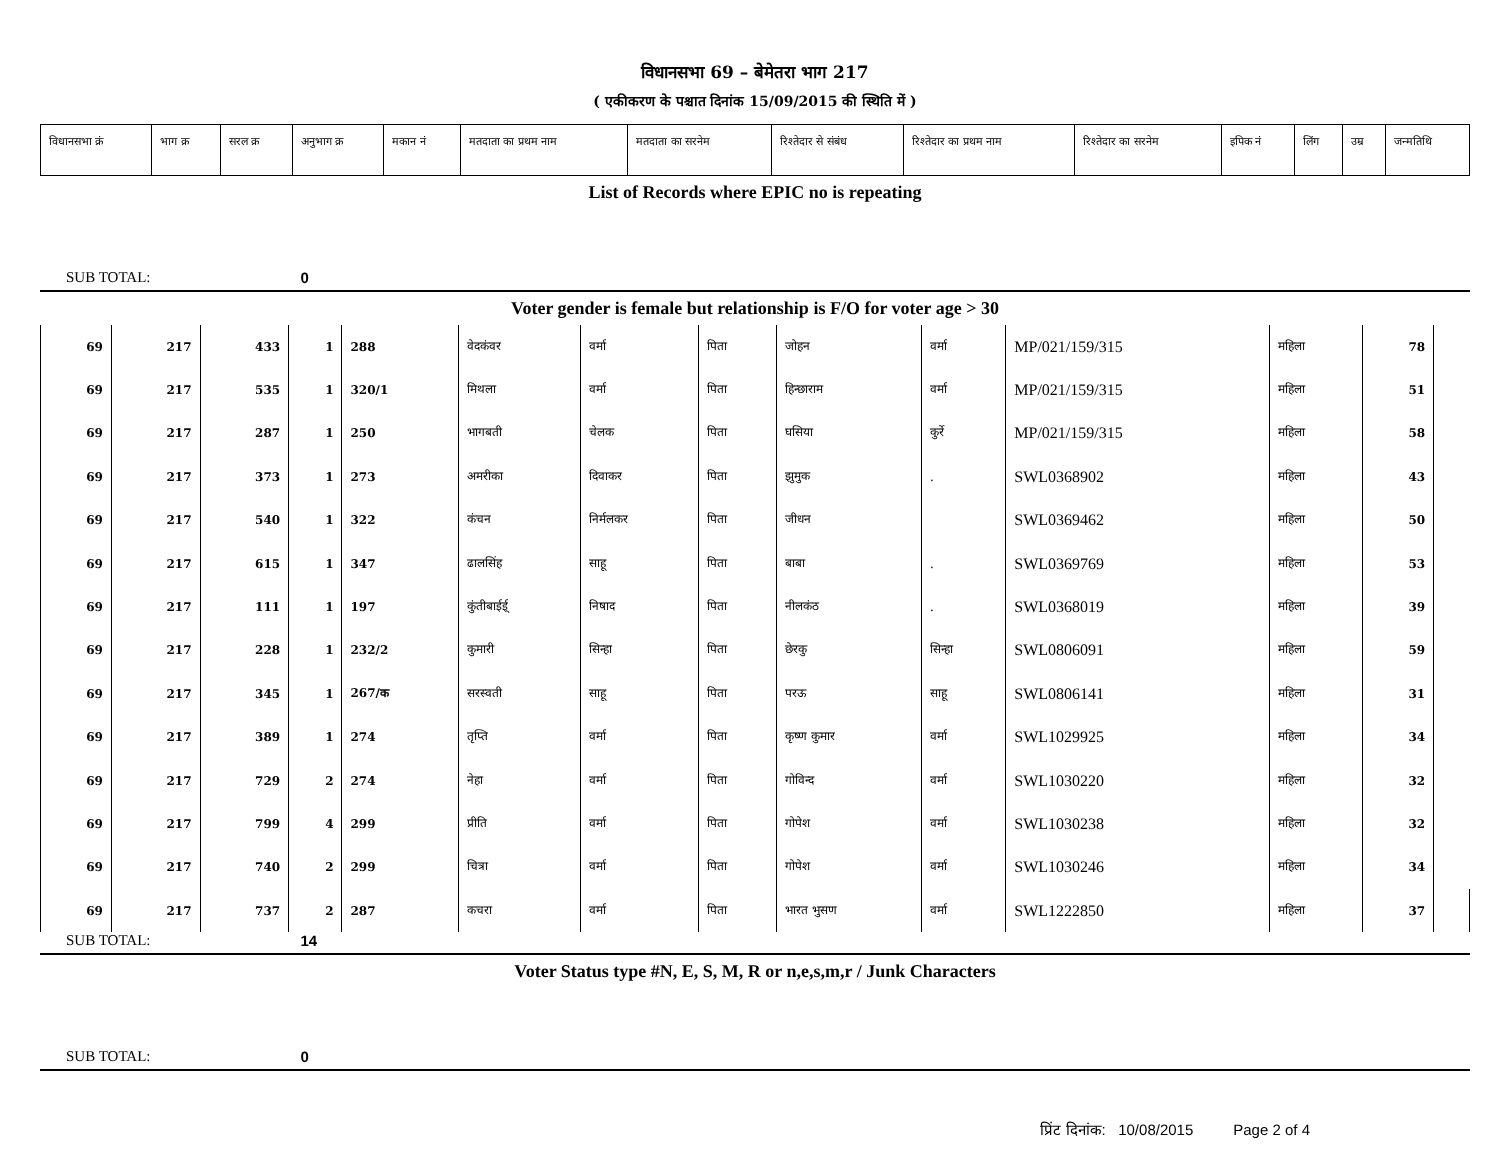विधानसभा 69 – बेमेतरा भाग 217
( एकीकरण के पश्चात दिनांक 15/09/2015 की स्थिति में )
| विधानसभा क्रं | भाग क्र | सरल क्र | अनुभाग क्र | मकान नं | मतदाता का प्रथम नाम | मतदाता का सरनेम | रिश्तेदार से संबंध | रिश्तेदार का प्रथम नाम | रिश्तेदार का सरनेम | इपिक नं | लिंग | उम्र | जन्मतिथि |
List of Records where EPIC no is repeating
SUB TOTAL: 0
Voter gender is female but relationship is F/O for voter age > 30
| 69 | 217 | 433 | 1 | 288 | वेदकंवर | वर्मा | पिता | जोहन | वर्मा | MP/021/159/315 | महिला | 78 | |
| 69 | 217 | 535 | 1 | 320/1 | मिथला | वर्मा | पिता | हिन्छाराम | वर्मा | MP/021/159/315 | महिला | 51 | |
| 69 | 217 | 287 | 1 | 250 | भागबती | चेलक | पिता | घसिया | कुर्रे | MP/021/159/315 | महिला | 58 | |
| 69 | 217 | 373 | 1 | 273 | अमरीका | दिवाकर | पिता | झुमुक | . | SWL0368902 | महिला | 43 | |
| 69 | 217 | 540 | 1 | 322 | कंचन | निर्मलकर | पिता | जीधन | | SWL0369462 | महिला | 50 | |
| 69 | 217 | 615 | 1 | 347 | ढालसिंह | साहू | पिता | बाबा | . | SWL0369769 | महिला | 53 | |
| 69 | 217 | 111 | 1 | 197 | कुंतीबाईई् | निषाद | पिता | नीलकंठ | . | SWL0368019 | महिला | 39 | |
| 69 | 217 | 228 | 1 | 232/2 | कुमारी | सिन्हा | पिता | छेरकु | सिन्हा | SWL0806091 | महिला | 59 | |
| 69 | 217 | 345 | 1 | 267/क | सरस्वती | साहू | पिता | परऊ | साहू | SWL0806141 | महिला | 31 | |
| 69 | 217 | 389 | 1 | 274 | तृप्ति | वर्मा | पिता | कृष्ण कुमार | वर्मा | SWL1029925 | महिला | 34 | |
| 69 | 217 | 729 | 2 | 274 | नेहा | वर्मा | पिता | गोविन्द | वर्मा | SWL1030220 | महिला | 32 | |
| 69 | 217 | 799 | 4 | 299 | प्रीति | वर्मा | पिता | गोपेश | वर्मा | SWL1030238 | महिला | 32 | |
| 69 | 217 | 740 | 2 | 299 | चित्रा | वर्मा | पिता | गोपेश | वर्मा | SWL1030246 | महिला | 34 | |
| 69 | 217 | 737 | 2 | 287 | कचरा | वर्मा | पिता | भारत भुसण | वर्मा | SWL1222850 | महिला | 37 | |
SUB TOTAL: 14
Voter Status type #N, E, S, M, R or n,e,s,m,r / Junk Characters
SUB TOTAL: 0
प्रिंट दिनांक: 10/08/2015 Page 2 of 4